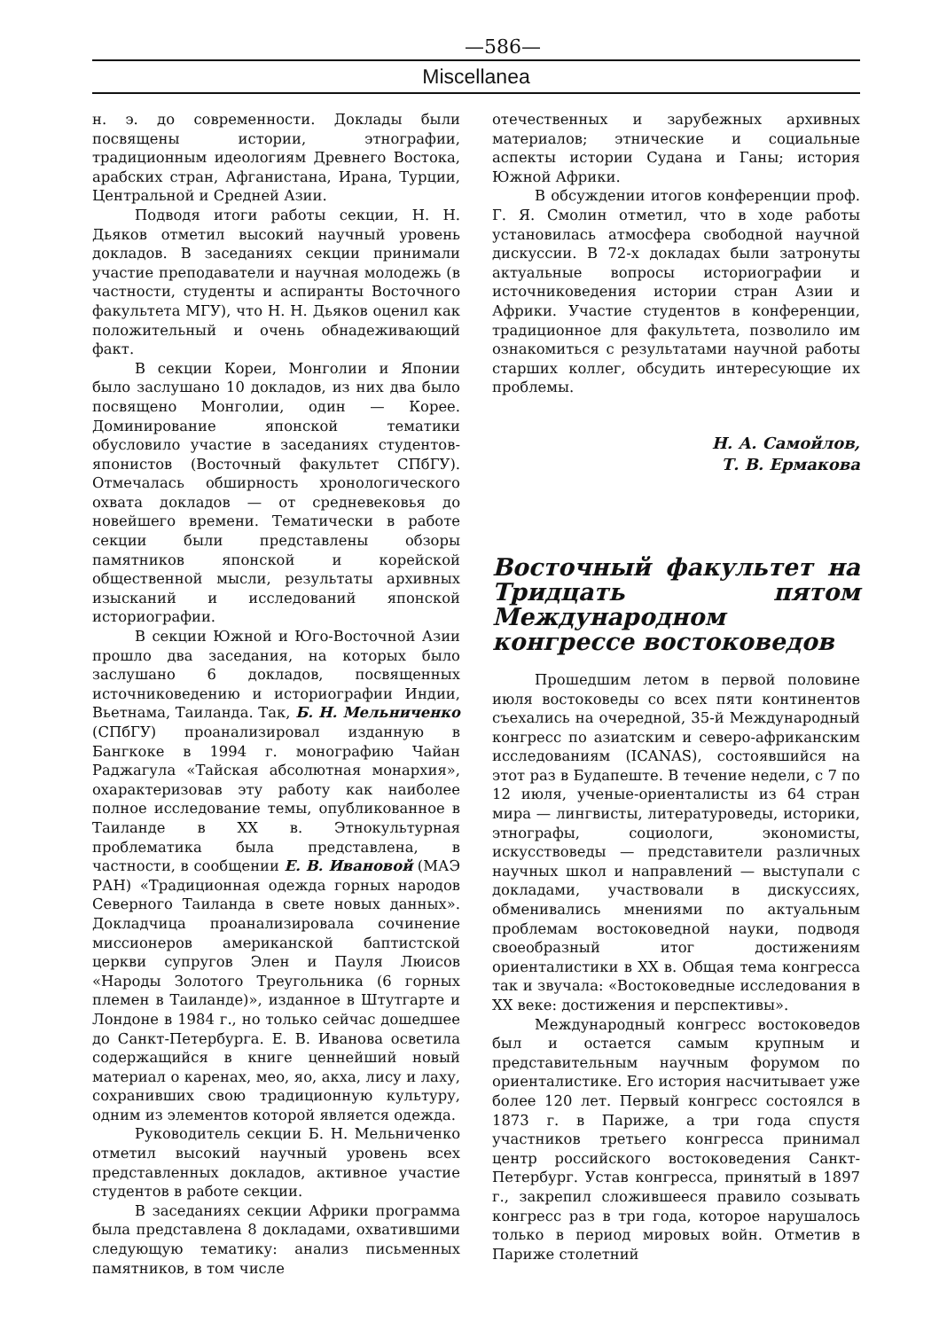—586—
Miscellanea
н. э. до современности. Доклады были посвящены истории, этнографии, традиционным идеологиям Древнего Востока, арабских стран, Афганистана, Ирана, Турции, Центральной и Средней Азии.
Подводя итоги работы секции, Н. Н. Дьяков отметил высокий научный уровень докладов. В заседаниях секции принимали участие преподаватели и научная молодежь (в частности, студенты и аспиранты Восточного факультета МГУ), что Н. Н. Дьяков оценил как положительный и очень обнадеживающий факт.
В секции Кореи, Монголии и Японии было заслушано 10 докладов, из них два было посвящено Монголии, один — Корее. Доминирование японской тематики обусловило участие в заседаниях студентов-японистов (Восточный факультет СПбГУ). Отмечалась обширность хронологического охвата докладов — от средневековья до новейшего времени. Тематически в работе секции были представлены обзоры памятников японской и корейской общественной мысли, результаты архивных изысканий и исследований японской историографии.
В секции Южной и Юго-Восточной Азии прошло два заседания, на которых было заслушано 6 докладов, посвященных источниковедению и историографии Индии, Вьетнама, Таиланда. Так, Б. Н. Мельниченко (СПбГУ) проанализировал изданную в Бангкоке в 1994 г. монографию Чайан Раджагула «Тайская абсолютная монархия», охарактеризовав эту работу как наиболее полное исследование темы, опубликованное в Таиланде в XX в. Этнокультурная проблематика была представлена, в частности, в сообщении Е. В. Ивановой (МАЭ РАН) «Традиционная одежда горных народов Северного Таиланда в свете новых данных». Докладчица проанализировала сочинение миссионеров американской баптистской церкви супругов Элен и Пауля Люисов «Народы Золотого Треугольника (6 горных племен в Таиланде)», изданное в Штутгарте и Лондоне в 1984 г., но только сейчас дошедшее до Санкт-Петербурга. Е. В. Иванова осветила содержащийся в книге ценнейший новый материал о каренах, мео, яо, акха, лису и лаху, сохранивших свою традиционную культуру, одним из элементов которой является одежда.
Руководитель секции Б. Н. Мельниченко отметил высокий научный уровень всех представленных докладов, активное участие студентов в работе секции.
В заседаниях секции Африки программа была представлена 8 докладами, охватившими следующую тематику: анализ письменных памятников, в том числе
отечественных и зарубежных архивных материалов; этнические и социальные аспекты истории Судана и Ганы; история Южной Африки.
В обсуждении итогов конференции проф. Г. Я. Смолин отметил, что в ходе работы установилась атмосфера свободной научной дискуссии. В 72-х докладах были затронуты актуальные вопросы историографии и источниковедения истории стран Азии и Африки. Участие студентов в конференции, традиционное для факультета, позволило им ознакомиться с результатами научной работы старших коллег, обсудить интересующие их проблемы.
Н. А. Самойлов,
Т. В. Ермакова
Восточный факультет на Тридцать пятом Международном конгрессе востоковедов
Прошедшим летом в первой половине июля востоковеды со всех пяти континентов съехались на очередной, 35-й Международный конгресс по азиатским и северо-африканским исследованиям (ICANAS), состоявшийся на этот раз в Будапеште. В течение недели, с 7 по 12 июля, ученые-ориенталисты из 64 стран мира — лингвисты, литературоведы, историки, этнографы, социологи, экономисты, искусствоведы — представители различных научных школ и направлений — выступали с докладами, участвовали в дискуссиях, обменивались мнениями по актуальным проблемам востоковедной науки, подводя своеобразный итог достижениям ориенталистики в XX в. Общая тема конгресса так и звучала: «Востоковедные исследования в XX веке: достижения и перспективы».
Международный конгресс востоковедов был и остается самым крупным и представительным научным форумом по ориенталистике. Его история насчитывает уже более 120 лет. Первый конгресс состоялся в 1873 г. в Париже, а три года спустя участников третьего конгресса принимал центр российского востоковедения Санкт-Петербург. Устав конгресса, принятый в 1897 г., закрепил сложившееся правило созывать конгресс раз в три года, которое нарушалось только в период мировых войн. Отметив в Париже столетний